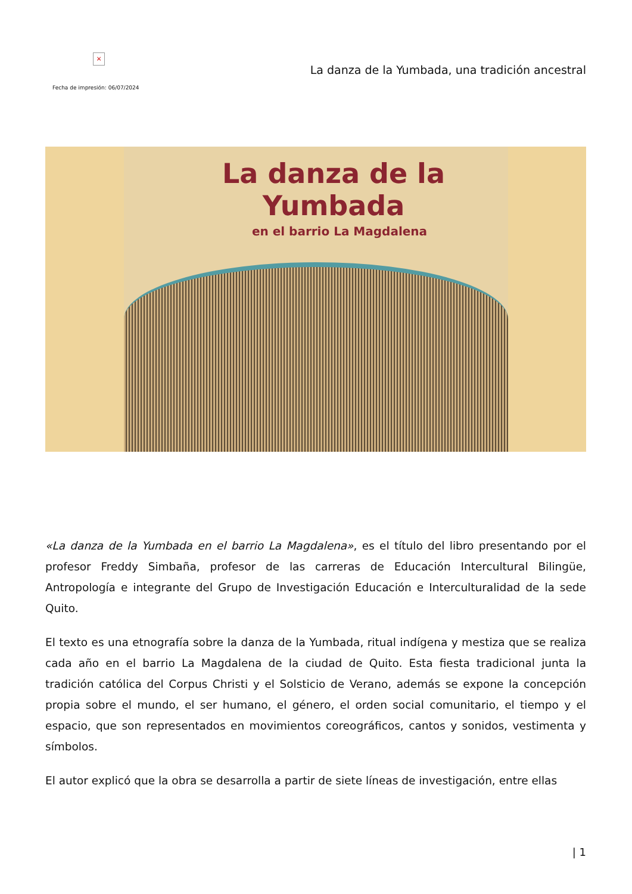×
Fecha de impresión: 06/07/2024
La danza de la Yumbada, una tradición ancestral
La danza de la
Yumbada
en el barrio La Magdalena
«La danza de la Yumbada en el barrio La Magdalena», es el título del libro presentando por el profesor Freddy Simbaña, profesor de las carreras de Educación Intercultural Bilingüe, Antropología e integrante del Grupo de Investigación Educación e Interculturalidad de la sede Quito.
El texto es una etnografía sobre la danza de la Yumbada, ritual indígena y mestiza que se realiza cada año en el barrio La Magdalena de la ciudad de Quito. Esta fiesta tradicional junta la tradición católica del Corpus Christi y el Solsticio de Verano, además se expone la concepción propia sobre el mundo, el ser humano, el género, el orden social comunitario, el tiempo y el espacio, que son representados en movimientos coreográficos, cantos y sonidos, vestimenta y símbolos.
El autor explicó que la obra se desarrolla a partir de siete líneas de investigación, entre ellas
| 1